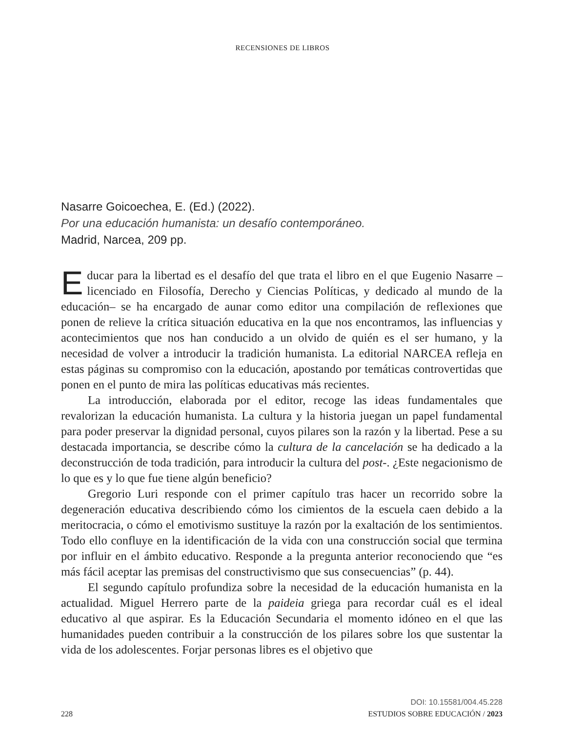RECENSIONES DE LIBROS
Nasarre Goicoechea, E. (Ed.) (2022).
Por una educación humanista: un desafío contemporáneo.
Madrid, Narcea, 209 pp.
Educar para la libertad es el desafío del que trata el libro en el que Eugenio Nasarre –licenciado en Filosofía, Derecho y Ciencias Políticas, y dedicado al mundo de la educación– se ha encargado de aunar como editor una compilación de reflexiones que ponen de relieve la crítica situación educativa en la que nos encontramos, las influencias y acontecimientos que nos han conducido a un olvido de quién es el ser humano, y la necesidad de volver a introducir la tradición humanista. La editorial NARCEA refleja en estas páginas su compromiso con la educación, apostando por temáticas controvertidas que ponen en el punto de mira las políticas educativas más recientes.
La introducción, elaborada por el editor, recoge las ideas fundamentales que revalorizan la educación humanista. La cultura y la historia juegan un papel fundamental para poder preservar la dignidad personal, cuyos pilares son la razón y la libertad. Pese a su destacada importancia, se describe cómo la cultura de la cancelación se ha dedicado a la deconstrucción de toda tradición, para introducir la cultura del post-. ¿Este negacionismo de lo que es y lo que fue tiene algún beneficio?
Gregorio Luri responde con el primer capítulo tras hacer un recorrido sobre la degeneración educativa describiendo cómo los cimientos de la escuela caen debido a la meritocracia, o cómo el emotivismo sustituye la razón por la exaltación de los sentimientos. Todo ello confluye en la identificación de la vida con una construcción social que termina por influir en el ámbito educativo. Responde a la pregunta anterior reconociendo que “es más fácil aceptar las premisas del constructivismo que sus consecuencias” (p. 44).
El segundo capítulo profundiza sobre la necesidad de la educación humanista en la actualidad. Miguel Herrero parte de la paideia griega para recordar cuál es el ideal educativo al que aspirar. Es la Educación Secundaria el momento idóneo en el que las humanidades pueden contribuir a la construcción de los pilares sobre los que sustentar la vida de los adolescentes. Forjar personas libres es el objetivo que
DOI: 10.15581/004.45.228
228 ESTUDIOS SOBRE EDUCACIÓN / 2023